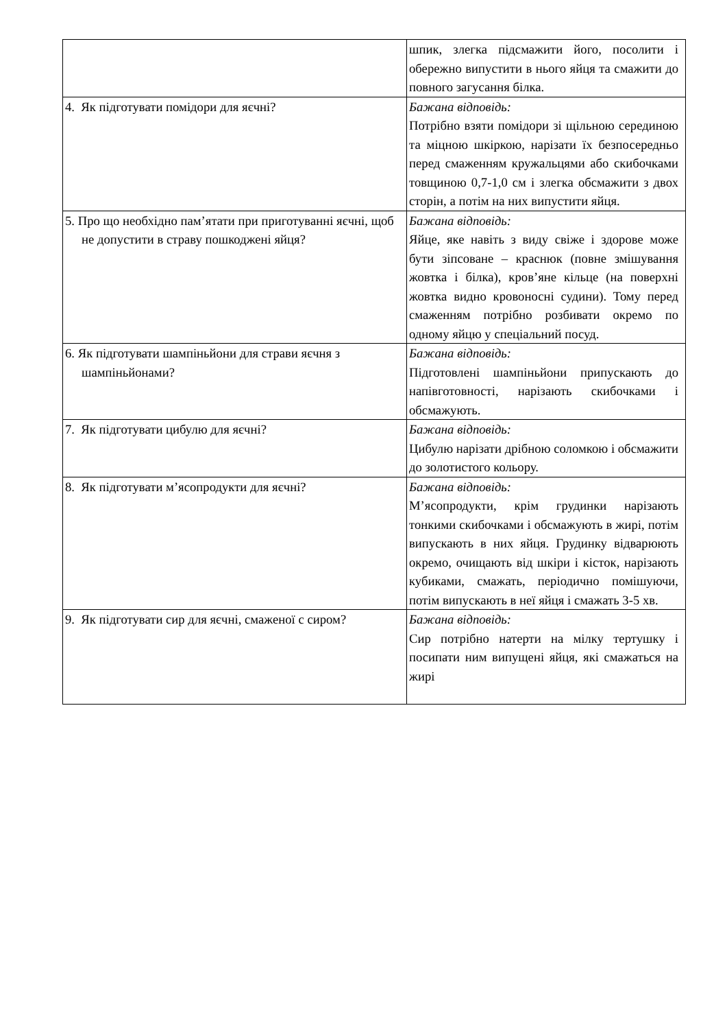| | шпик, злегка підсмажити його, посолити і обережно випустити в нього яйця та смажити до повного загусання білка. |
| 4. Як підготувати помідори для яєчні? | Бажана відповідь: Потрібно взяти помідори зі щільною серединою та міцною шкіркою, нарізати їх безпосередньо перед смаженням кружальцями або скибочками товщиною 0,7-1,0 см і злегка обсмажити з двох сторін, а потім на них випустити яйця. |
| 5. Про що необхідно пам’ятати при приготуванні яєчні, щоб не допустити в страву пошкоджені яйця? | Бажана відповідь: Яйце, яке навіть з виду свіже і здорове може бути зіпсоване – краснюк (повне змішування жовтка і білка), кров’яне кільце (на поверхні жовтка видно кровоносні судини). Тому перед смаженням потрібно розбивати окремо по одному яйцю у спеціальний посуд. |
| 6. Як підготувати шампіньйони для страви яєчня з шампіньйонами? | Бажана відповідь: Підготовлені шампіньйони припускають до напівготовності, нарізають скибочками і обсмажують. |
| 7. Як підготувати цибулю для яєчні? | Бажана відповідь: Цибулю нарізати дрібною соломкою і обсмажити до золотистого кольору. |
| 8. Як підготувати м’ясопродукти для яєчні? | Бажана відповідь: М’ясопродукти, крім грудинки нарізають тонкими скибочками і обсмажують в жирі, потім випускають в них яйця. Грудинку відварюють окремо, очищають від шкіри і кісток, нарізають кубиками, смажать, періодично помішуючи, потім випускають в неї яйця і смажать 3-5 хв. |
| 9. Як підготувати сир для яєчні, смаженої с сиром? | Бажана відповідь: Сир потрібно натерти на мілку тертушку і посипати ним випущені яйця, які смажаться на жирі |